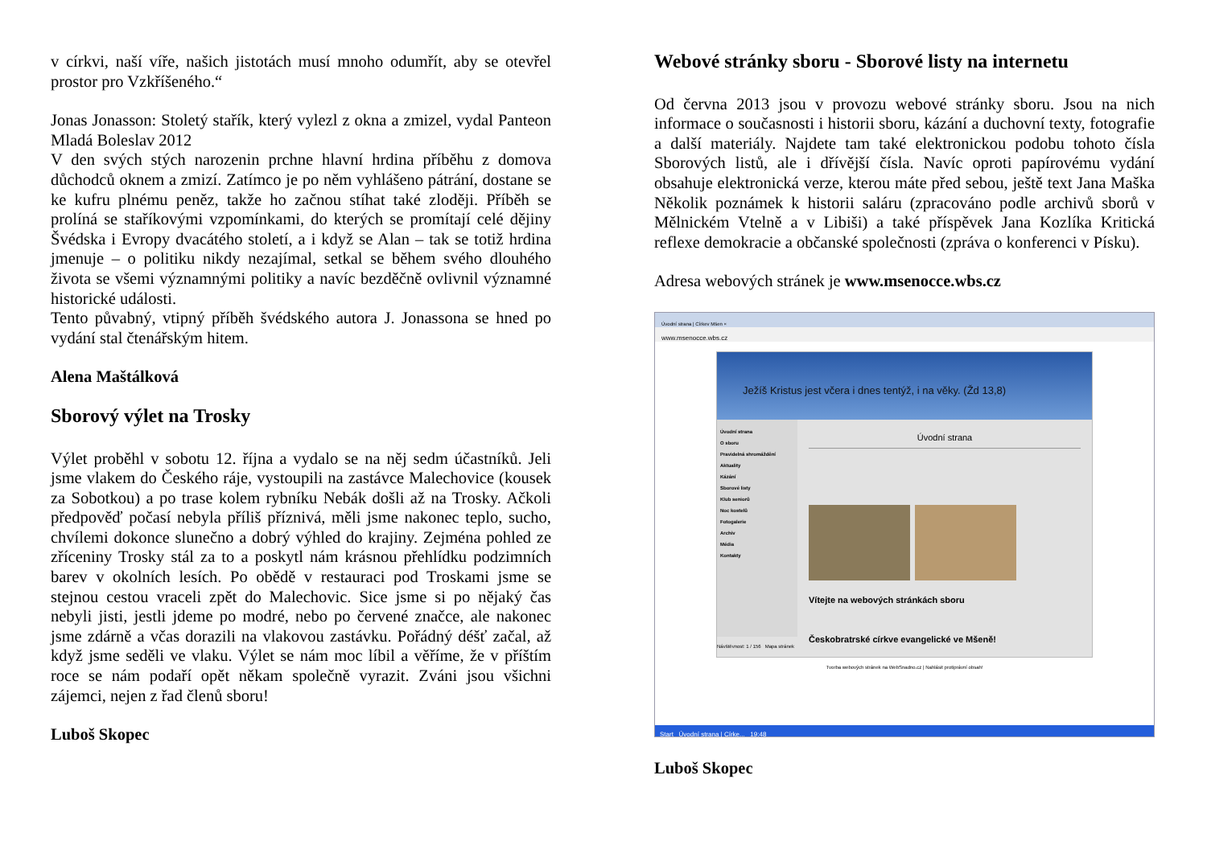v církvi, naší víře, našich jistotách musí mnoho odumřít, aby se otevřel prostor pro Vzkříšeného.“
Jonas Jonasson: Stoletý stařík, který vylezl z okna a zmizel, vydal Panteon Mladá Boleslav 2012
V den svých stých narozenin prchne hlavní hrdina příběhu z domova důchodců oknem a zmizí. Zatímco je po něm vyhlášeno pátrání, dostane se ke kufru plnému peněz, takže ho začnou stíhat také zloději. Příběh se prolíná se staříkovými vzpomínkami, do kterých se promítají celé dějiny Švédska i Evropy dvacátého století, a i když se Alan – tak se totiž hrdina jmenuje – o politiku nikdy nezajímal, setkal se během svého dlouhého života se všemi významnými politiky a navíc bezděčně ovlivnil významné historické události.
Tento půvabný, vtipný příběh švédského autora J. Jonassona se hned po vydání stal čtenářským hitem.
Alena Maštálková
Sborový výlet na Trosky
Výlet proběhl v sobotu 12. října a vydalo se na něj sedm účastníků. Jeli jsme vlakem do Českého ráje, vystoupili na zastávce Malechovice (kousek za Sobotkou) a po trase kolem rybníku Nebák došli až na Trosky. Ačkoli předpověď počasí nebyla příliš příznivá, měli jsme nakonec teplo, sucho, chvílemi dokonce slunečno a dobrý výhled do krajiny. Zejména pohled ze zříceniny Trosky stál za to a poskytl nám krásnou přehlídku podzimních barev v okolních lesích. Po obědě v restauraci pod Troskami jsme se stejnou cestou vraceli zpět do Malechovic. Sice jsme si po nějaký čas nebyli jisti, jestli jdeme po modré, nebo po červené značce, ale nakonec jsme zdárně a včas dorazili na vlakovou zastávku. Pořádný déšť začal, až když jsme seděli ve vlaku. Výlet se nám moc líbil a věříme, že v příštím roce se nám podaří opět někam společně vyrazit. Zváni jsou všichni zájemci, nejen z řad členů sboru!
Luboš Skopec
Webové stránky sboru - Sborové listy na internetu
Od června 2013 jsou v provozu webové stránky sboru. Jsou na nich informace o současnosti i historii sboru, kázání a duchovní texty, fotografie a další materiály. Najdete tam také elektronickou podobu tohoto čísla Sborových listů, ale i dřívější čísla. Navíc oproti papírovému vydání obsahuje elektronická verze, kterou máte před sebou, ještě text Jana Maška Několik poznámek k historii saláru (zpracováno podle archivů sborů v Mělnickém Vtelně a v Libiši) a také příspěvek Jana Kozlíka Kritická reflexe demokracie a občanské společnosti (zpráva o konferenci v Písku).
Adresa webových stránek je www.msenocce.wbs.cz
Úvodní strana | Církev Mšen ×
www.msenocce.wbs.cz
Ježíš Kristus jest včera i dnes tentýž, i na věky. (Žd 13,8)
Úvodní strana
O sboru
Pravidelná shromáždění
Aktuality
Kázání
Sborové listy
Klub seniorů
Noc kostelů
Fotogalerie
Archiv
Média
Kontakty
Úvodní strana
Vítejte na webových stránkách sboru
Českobratrské církve evangelické ve Mšeně!
Návštěvnost: 1 / 156 Mapa stránek
Tvorba webových stránek na WebSnadno.cz | Nahlásit protiprávní obsah!
Start Úvodní strana | Círke... 19:48
Luboš Skopec